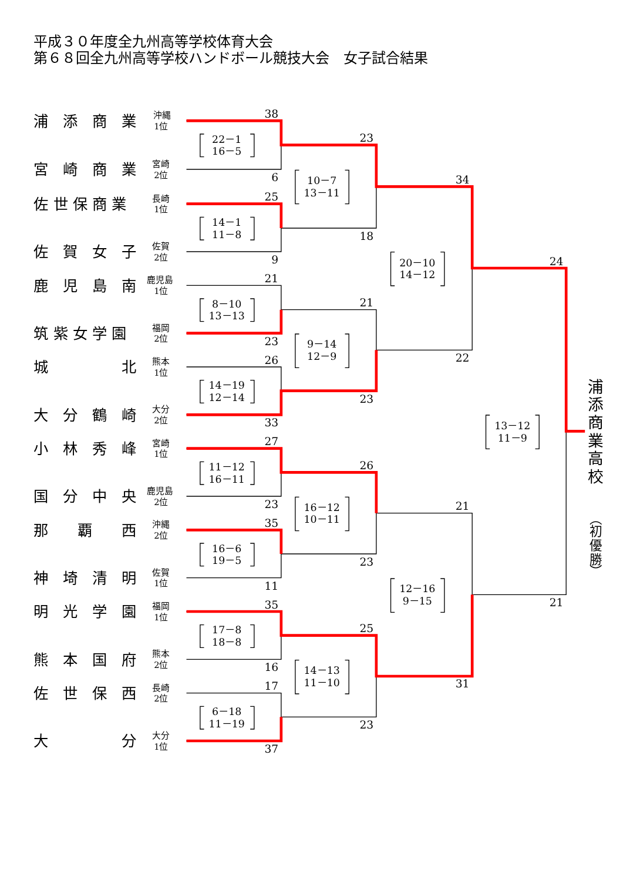平成３０年度全九州高等学校体育大会
第６８回全九州高等学校ハンドボール競技大会　女子試合結果
浦　添　商　業
沖縄
1位
宮　崎　商　業
宮崎
2位
佐 世 保 商 業
長崎
1位
佐　賀　女　子
佐賀
2位
鹿　児　島　南
鹿児島
1位
筑 紫 女 学 園
福岡
2位
城　　　　　北
熊本
1位
大　分　鶴　崎
大分
2位
小　林　秀　峰
宮崎
1位
国　分　中　央
鹿児島
2位
那　　覇　　西
沖縄
2位
神　埼　清　明
佐賀
1位
明　光　学　園
福岡
1位
熊　本　国　府
熊本
2位
佐　世　保　西
長崎
2位
大　　　　　分
大分
1位
38
6
25
9
21
23
26
33
27
23
35
11
35
16
17
37
23
18
21
23
26
23
25
23
34
22
21
31
24
21
22－1
16－5
14－1
11－8
8－10
13－13
14－19
12－14
11－12
16－11
16－6
19－5
17－8
18－8
6－18
11－19
10－7
13－11
9－14
12－9
16－12
10－11
14－13
11－10
20－10
14－12
12－16
9－15
13－12
11－9
浦
添
商
業
高
校
︵
初
優
勝
︶